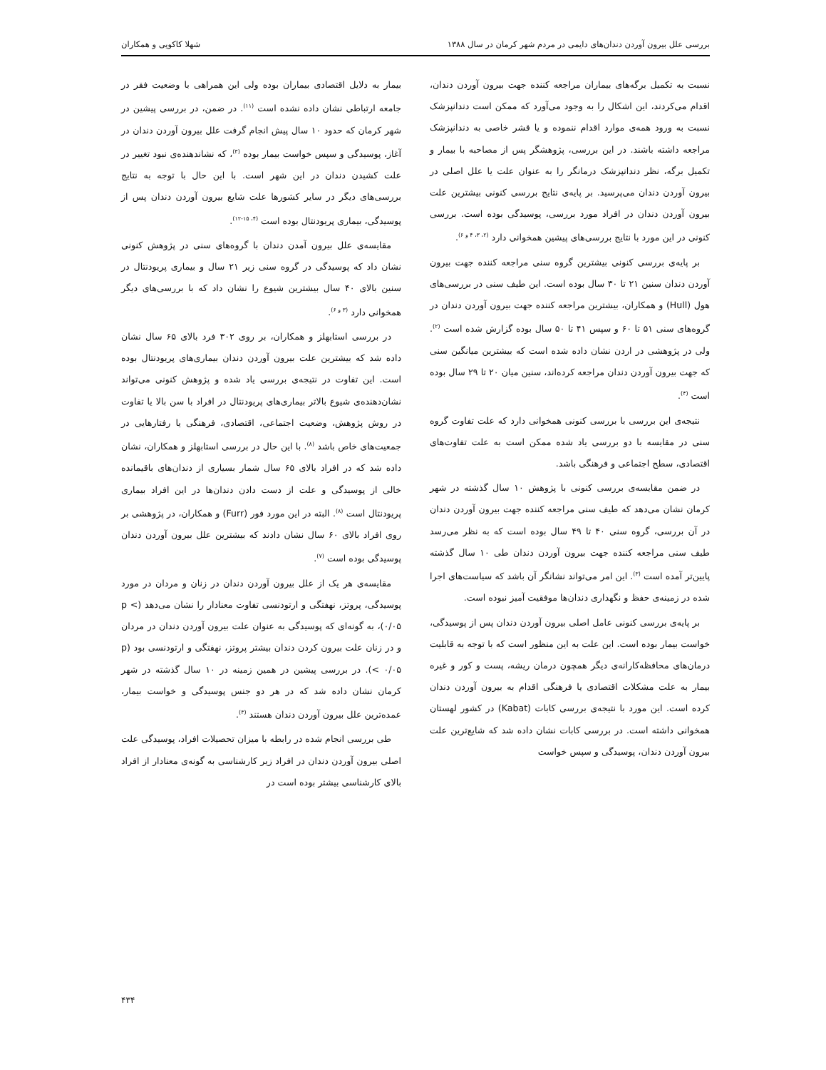بررسی علل بیرون آوردن دندان‌های دایمی در مردم شهر کرمان در سال ۱۳۸۸ شهلا کاکویی و همکاران
نسبت به تکمیل برگه‌های بیماران مراجعه کننده جهت بیرون آوردن دندان، اقدام می‌کردند، این اشکال را به وجود می‌آورد که ممکن است دندانپزشک نسبت به ورود همه‌ی موارد اقدام ننموده و یا قشر خاصی به دندانپزشک مراجعه داشته باشند. در این بررسی، پژوهشگر پس از مصاحبه با بیمار و تکمیل برگه، نظر دندانپزشک درمانگر را به عنوان علت یا علل اصلی در بیرون آوردن دندان می‌پرسید. بر پایه‌ی نتایج بررسی کنونی بیشترین علت بیرون آوردن دندان در افراد مورد بررسی، پوسیدگی بوده است. بررسی کنونی در این مورد با نتایج بررسی‌های پیشین همخوانی دارد <sup>(۲، ۳، ۴ و ۶)</sup>.
بر پایه‌ی بررسی کنونی بیشترین گروه سنی مراجعه کننده جهت بیرون آوردن دندان سنین ۲۱ تا ۳۰ سال بوده است. این طیف سنی در بررسی‌های هول (Hull) و همکاران، بیشترین مراجعه کننده جهت بیرون آوردن دندان در گروه‌های سنی ۵۱ تا ۶۰ و سپس ۴۱ تا ۵۰ سال بوده گزارش شده است <sup>(۲)</sup>. ولی در پژوهشی در اردن نشان داده شده است که بیشترین میانگین سنی که جهت بیرون آوردن دندان مراجعه کرده‌اند، سنین میان ۲۰ تا ۲۹ سال بوده است <sup>(۴)</sup>.
نتیجه‌ی این بررسی با بررسی کنونی همخوانی دارد که علت تفاوت گروه سنی در مقایسه با دو بررسی یاد شده ممکن است به علت تفاوت‌های اقتصادی، سطح اجتماعی و فرهنگی باشد.
در ضمن مقایسه‌ی بررسی کنونی با پژوهش ۱۰ سال گذشته در شهر کرمان نشان می‌دهد که طیف سنی مراجعه کننده جهت بیرون آوردن دندان در آن بررسی، گروه سنی ۴۰ تا ۴۹ سال بوده است که به نظر می‌رسد طیف سنی مراجعه کننده جهت بیرون آوردن دندان طی ۱۰ سال گذشته پایین‌تر آمده است <sup>(۳)</sup>. این امر می‌تواند نشانگر آن باشد که سیاست‌های اجرا شده در زمینه‌ی حفظ و نگهداری دندان‌ها موفقیت آمیز نبوده است.
بر پایه‌ی بررسی کنونی عامل اصلی بیرون آوردن دندان پس از پوسیدگی، خواست بیمار بوده است. این علت به این منظور است که با توجه به قابلیت درمان‌های محافظه‌کارانه‌ی دیگر همچون درمان ریشه، پست و کور و غیره بیمار به علت مشکلات اقتصادی یا فرهنگی اقدام به بیرون آوردن دندان کرده است. این مورد با نتیجه‌ی بررسی کابات (Kabat) در کشور لهستان همخوانی داشته است. در بررسی کابات نشان داده شد که شایع‌ترین علت بیرون آوردن دندان، پوسیدگی و سپس خواست
بیمار به دلایل اقتصادی بیماران بوده ولی این همراهی با وضعیت فقر در جامعه ارتباطی نشان داده نشده است <sup>(۱۱)</sup>. در ضمن، در بررسی پیشین در شهر کرمان که حدود ۱۰ سال پیش انجام گرفت علل بیرون آوردن دندان در آغاز، پوسیدگی و سپس خواست بیمار بوده <sup>(۳)</sup>، که نشاندهنده‌ی نبود تغییر در علت کشیدن دندان در این شهر است. با این حال با توجه به نتایج بررسی‌های دیگر در سایر کشورها علت شایع بیرون آوردن دندان پس از پوسیدگی، بیماری پریودنتال بوده است <sup>(۴، ۱۵-۱۲)</sup>.
مقایسه‌ی علل بیرون آمدن دندان با گروه‌های سنی در پژوهش کنونی نشان داد که پوسیدگی در گروه سنی زیر ۲۱ سال و بیماری پریودنتال در سنین بالای ۴۰ سال بیشترین شیوع را نشان داد که با بررسی‌های دیگر همخوانی دارد <sup>(۳ و ۶)</sup>.
در بررسی استابهلز و همکاران، بر روی ۳۰۲ فرد بالای ۶۵ سال نشان داده شد که بیشترین علت بیرون آوردن دندان بیماری‌های پریودنتال بوده است. این تفاوت در نتیجه‌ی بررسی یاد شده و پژوهش کنونی می‌تواند نشان‌دهنده‌ی شیوع بالاتر بیماری‌های پریودنتال در افراد با سن بالا یا تفاوت در روش پژوهش، وضعیت اجتماعی، اقتصادی، فرهنگی یا رفتارهایی در جمعیت‌های خاص باشد <sup>(۸)</sup>. با این حال در بررسی استابهلز و همکاران، نشان داده شد که در افراد بالای ۶۵ سال شمار بسیاری از دندان‌های باقیمانده خالی از پوسیدگی و علت از دست دادن دندان‌ها در این افراد بیماری پریودنتال است <sup>(۸)</sup>. البته در این مورد فور (Furr) و همکاران، در پژوهشی بر روی افراد بالای ۶۰ سال نشان دادند که بیشترین علل بیرون آوردن دندان پوسیدگی بوده است <sup>(۷)</sup>.
مقایسه‌ی هر یک از علل بیرون آوردن دندان در زنان و مردان در مورد پوسیدگی، پروتز، نهفتگی و ارتودنسی تفاوت معنادار را نشان می‌دهد (p < ۰/۰۵)، به گونه‌ای که پوسیدگی به عنوان علت بیرون آوردن دندان در مردان و در زنان علت بیرون کردن دندان بیشتر پروتز، نهفتگی و ارتودنسی بود (p < ۰/۰۵). در بررسی پیشین در همین زمینه در ۱۰ سال گذشته در شهر کرمان نشان داده شد که در هر دو جنس پوسیدگی و خواست بیمار، عمده‌ترین علل بیرون آوردن دندان هستند <sup>(۳)</sup>.
طی بررسی انجام شده در رابطه با میزان تحصیلات افراد، پوسیدگی علت اصلی بیرون آوردن دندان در افراد زیر کارشناسی به گونه‌ی معنادار از افراد بالای کارشناسی بیشتر بوده است در
۴۳۴